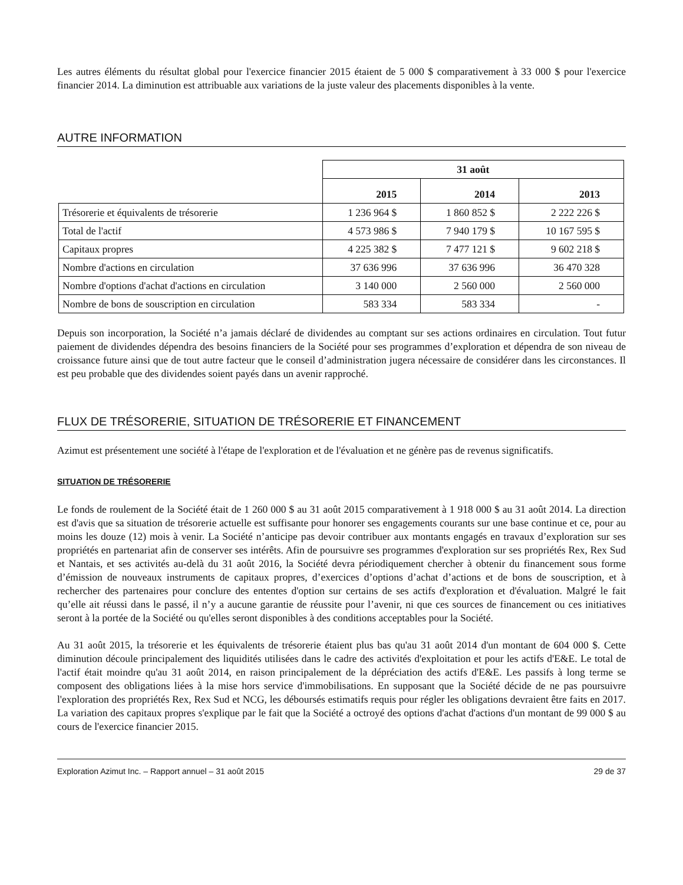Les autres éléments du résultat global pour l'exercice financier 2015 étaient de 5 000 $ comparativement à 33 000 $ pour l'exercice financier 2014. La diminution est attribuable aux variations de la juste valeur des placements disponibles à la vente.
AUTRE INFORMATION
| | 31 août | | |
| | 2015 | 2014 | 2013 |
| Trésorerie et équivalents de trésorerie | 1 236 964 $ | 1 860 852 $ | 2 222 226 $ |
| Total de l'actif | 4 573 986 $ | 7 940 179 $ | 10 167 595 $ |
| Capitaux propres | 4 225 382 $ | 7 477 121 $ | 9 602 218 $ |
| Nombre d'actions en circulation | 37 636 996 | 37 636 996 | 36 470 328 |
| Nombre d'options d'achat d'actions en circulation | 3 140 000 | 2 560 000 | 2 560 000 |
| Nombre de bons de souscription en circulation | 583 334 | 583 334 | - |
Depuis son incorporation, la Société n’a jamais déclaré de dividendes au comptant sur ses actions ordinaires en circulation. Tout futur paiement de dividendes dépendra des besoins financiers de la Société pour ses programmes d’exploration et dépendra de son niveau de croissance future ainsi que de tout autre facteur que le conseil d’administration jugera nécessaire de considérer dans les circonstances. Il est peu probable que des dividendes soient payés dans un avenir rapproché.
FLUX DE TRÉSORERIE, SITUATION DE TRÉSORERIE ET FINANCEMENT
Azimut est présentement une société à l'étape de l'exploration et de l'évaluation et ne génère pas de revenus significatifs.
SITUATION DE TRÉSORERIE
Le fonds de roulement de la Société était de 1 260 000 $ au 31 août 2015 comparativement à 1 918 000 $ au 31 août 2014. La direction est d'avis que sa situation de trésorerie actuelle est suffisante pour honorer ses engagements courants sur une base continue et ce, pour au moins les douze (12) mois à venir. La Société n’anticipe pas devoir contribuer aux montants engagés en travaux d’exploration sur ses propriétés en partenariat afin de conserver ses intérêts. Afin de poursuivre ses programmes d'exploration sur ses propriétés Rex, Rex Sud et Nantais, et ses activités au-delà du 31 août 2016, la Société devra périodiquement chercher à obtenir du financement sous forme d’émission de nouveaux instruments de capitaux propres, d’exercices d’options d’achat d’actions et de bons de souscription, et à rechercher des partenaires pour conclure des ententes d'option sur certains de ses actifs d'exploration et d'évaluation. Malgré le fait qu’elle ait réussi dans le passé, il n’y a aucune garantie de réussite pour l’avenir, ni que ces sources de financement ou ces initiatives seront à la portée de la Société ou qu'elles seront disponibles à des conditions acceptables pour la Société.
Au 31 août 2015, la trésorerie et les équivalents de trésorerie étaient plus bas qu'au 31 août 2014 d'un montant de 604 000 $. Cette diminution découle principalement des liquidités utilisées dans le cadre des activités d'exploitation et pour les actifs d'E&E. Le total de l'actif était moindre qu'au 31 août 2014, en raison principalement de la dépréciation des actifs d'E&E. Les passifs à long terme se composent des obligations liées à la mise hors service d'immobilisations. En supposant que la Société décide de ne pas poursuivre l'exploration des propriétés Rex, Rex Sud et NCG, les déboursés estimatifs requis pour régler les obligations devraient être faits en 2017. La variation des capitaux propres s'explique par le fait que la Société a octroyé des options d'achat d'actions d'un montant de 99 000 $ au cours de l'exercice financier 2015.
Exploration Azimut Inc. – Rapport annuel – 31 août 2015 29 de 37